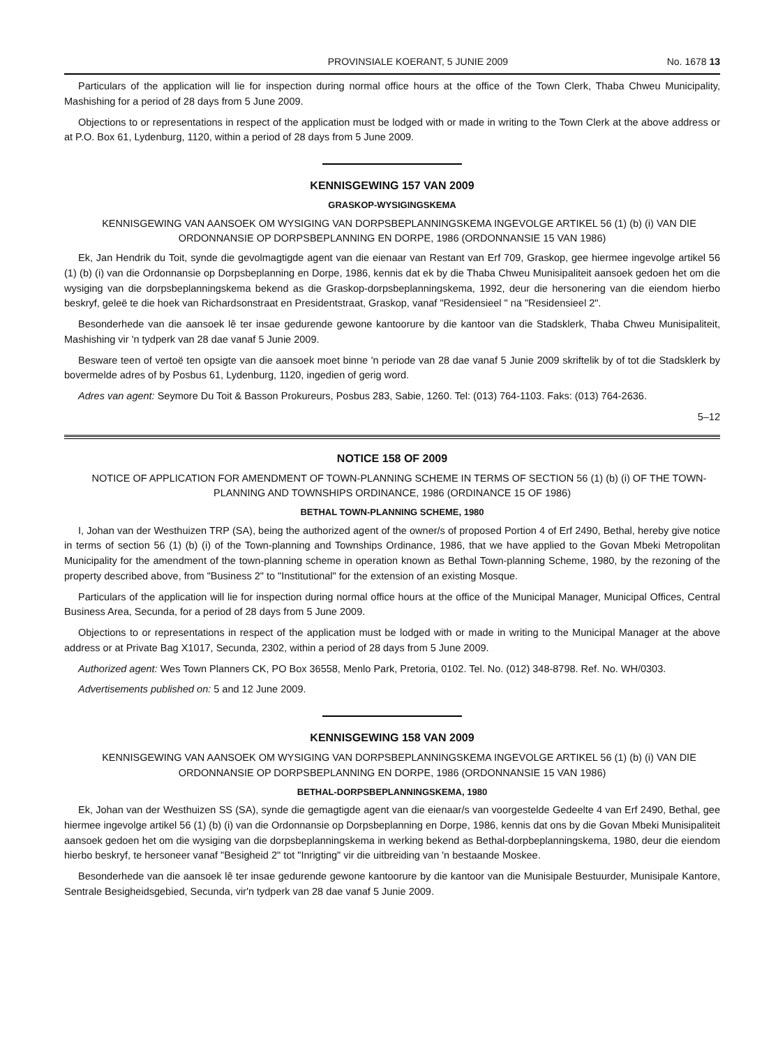PROVINSIALE KOERANT, 5 JUNIE 2009 No. 1678 13
Particulars of the application will lie for inspection during normal office hours at the office of the Town Clerk, Thaba Chweu Municipality, Mashishing for a period of 28 days from 5 June 2009.
Objections to or representations in respect of the application must be lodged with or made in writing to the Town Clerk at the above address or at P.O. Box 61, Lydenburg, 1120, within a period of 28 days from 5 June 2009.
KENNISGEWING 157 VAN 2009
GRASKOP-WYSIGINGSKEMA
KENNISGEWING VAN AANSOEK OM WYSIGING VAN DORPSBEPLANNINGSKEMA INGEVOLGE ARTIKEL 56 (1) (b) (i) VAN DIE ORDONNANSIE OP DORPSBEPLANNING EN DORPE, 1986 (ORDONNANSIE 15 VAN 1986)
Ek, Jan Hendrik du Toit, synde die gevolmagtigde agent van die eienaar van Restant van Erf 709, Graskop, gee hiermee ingevolge artikel 56 (1) (b) (i) van die Ordonnansie op Dorpsbeplanning en Dorpe, 1986, kennis dat ek by die Thaba Chweu Munisipaliteit aansoek gedoen het om die wysiging van die dorpsbeplanningskema bekend as die Graskop-dorpsbeplanningskema, 1992, deur die hersonering van die eiendom hierbo beskryf, geleë te die hoek van Richardsonstraat en Presidentstraat, Graskop, vanaf "Residensieel " na "Residensieel 2".
Besonderhede van die aansoek lê ter insae gedurende gewone kantoorure by die kantoor van die Stadsklerk, Thaba Chweu Munisipaliteit, Mashishing vir 'n tydperk van 28 dae vanaf 5 Junie 2009.
Besware teen of vertoë ten opsigte van die aansoek moet binne 'n periode van 28 dae vanaf 5 Junie 2009 skriftelik by of tot die Stadsklerk by bovermelde adres of by Posbus 61, Lydenburg, 1120, ingedien of gerig word.
Adres van agent: Seymore Du Toit & Basson Prokureurs, Posbus 283, Sabie, 1260. Tel: (013) 764-1103. Faks: (013) 764-2636.
5–12
NOTICE 158 OF 2009
NOTICE OF APPLICATION FOR AMENDMENT OF TOWN-PLANNING SCHEME IN TERMS OF SECTION 56 (1) (b) (i) OF THE TOWN-PLANNING AND TOWNSHIPS ORDINANCE, 1986 (ORDINANCE 15 OF 1986)
BETHAL TOWN-PLANNING SCHEME, 1980
I, Johan van der Westhuizen TRP (SA), being the authorized agent of the owner/s of proposed Portion 4 of Erf 2490, Bethal, hereby give notice in terms of section 56 (1) (b) (i) of the Town-planning and Townships Ordinance, 1986, that we have applied to the Govan Mbeki Metropolitan Municipality for the amendment of the town-planning scheme in operation known as Bethal Town-planning Scheme, 1980, by the rezoning of the property described above, from "Business 2" to "Institutional" for the extension of an existing Mosque.
Particulars of the application will lie for inspection during normal office hours at the office of the Municipal Manager, Municipal Offices, Central Business Area, Secunda, for a period of 28 days from 5 June 2009.
Objections to or representations in respect of the application must be lodged with or made in writing to the Municipal Manager at the above address or at Private Bag X1017, Secunda, 2302, within a period of 28 days from 5 June 2009.
Authorized agent: Wes Town Planners CK, PO Box 36558, Menlo Park, Pretoria, 0102. Tel. No. (012) 348-8798. Ref. No. WH/0303.
Advertisements published on: 5 and 12 June 2009.
KENNISGEWING 158 VAN 2009
KENNISGEWING VAN AANSOEK OM WYSIGING VAN DORPSBEPLANNINGSKEMA INGEVOLGE ARTIKEL 56 (1) (b) (i) VAN DIE ORDONNANSIE OP DORPSBEPLANNING EN DORPE, 1986 (ORDONNANSIE 15 VAN 1986)
BETHAL-DORPSBEPLANNINGSKEMA, 1980
Ek, Johan van der Westhuizen SS (SA), synde die gemagtigde agent van die eienaar/s van voorgestelde Gedeelte 4 van Erf 2490, Bethal, gee hiermee ingevolge artikel 56 (1) (b) (i) van die Ordonnansie op Dorpsbeplanning en Dorpe, 1986, kennis dat ons by die Govan Mbeki Munisipaliteit aansoek gedoen het om die wysiging van die dorpsbeplanningskema in werking bekend as Bethal-dorpbeplanningskema, 1980, deur die eiendom hierbo beskryf, te hersoneer vanaf "Besigheid 2" tot "Inrigting" vir die uitbreiding van 'n bestaande Moskee.
Besonderhede van die aansoek lê ter insae gedurende gewone kantoorure by die kantoor van die Munisipale Bestuurder, Munisipale Kantore, Sentrale Besigheidsgebied, Secunda, vir'n tydperk van 28 dae vanaf 5 Junie 2009.